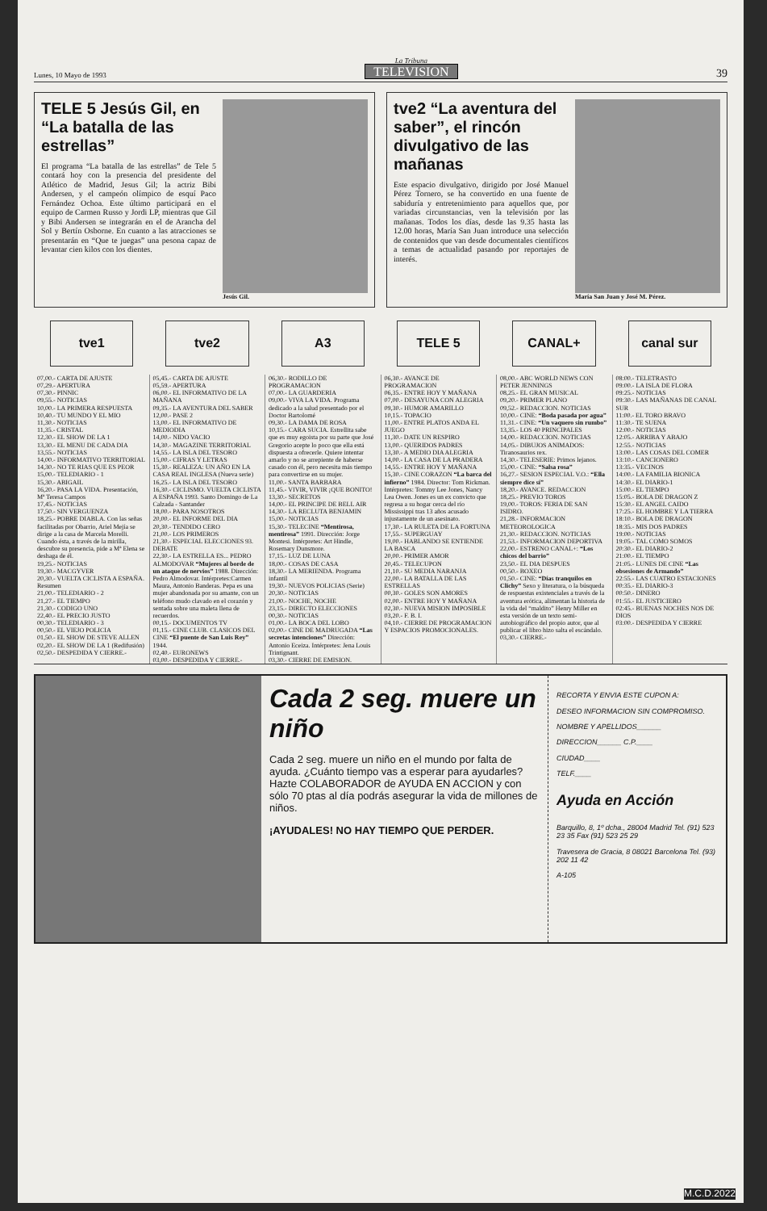Lunes, 10 Mayo de 1993 La Tribuna
TELEVISION 39
TELE 5 Jesús Gil, en “La batalla de las estrellas”
El programa “La batalla de las estrellas” de Tele 5 contará hoy con la presencia del presidente del Atlético de Madrid, Jesus Gil; la actriz Bibi Andersen, y el campeón olímpico de esquí Paco Fernández Ochoa. Este último participará en el equipo de Carmen Russo y Jordi LP, mientras que Gil y Bibi Andersen se integrarán en el de Arancha del Sol y Bertín Osborne. En cuanto a las atracciones se presentarán en “Que te juegas” una pesona capaz de levantar cien kilos con los dientes.
Jesús Gil.
tve2 “La aventura del saber”, el rincón divulgativo de las mañanas
Este espacio divulgativo, dirigido por José Manuel Pérez Tornero, se ha convertido en una fuente de sabiduría y entretenimiento para aquellos que, por variadas circunstancias, ven la televisión por las mañanas. Todos los días, desde las 9.35 hasta las 12.00 horas, María San Juan introduce una selección de contenidos que van desde documentales científicos a temas de actualidad pasando por reportajes de interés.
María San Juan y José M. Pérez.
tve1 tve2 A3 TELE 5 CANAL+ canal sur
07,00.- CARTA DE AJUSTE
07,29.- APERTURA
07,30.- PINNIC
09,55.- NOTICIAS
10,00.- LA PRIMERA RESPUESTA
10,40.- TU MUNDO Y EL MIO
11,30.- NOTICIAS
11,35.- CRISTAL
12,30.- EL SHOW DE LA 1
13,30.- EL MENU DE CADA DIA
13,55.- NOTICIAS
14,00.- INFORMATIVO TERRITORIAL
14,30.- NO TE RIAS QUE ES PEOR
15,00.- TELEDIARIO - 1
15,30.- ABIGAIL
16,20.- PASA LA VIDA. Presentación, Mª Teresa Campos
17,45.- NOTICIAS
17,50.- SIN VERGUENZA
18,25.- POBRE DIABLA. Con las señas facilitadas por Obarrio, Ariel Mejía se dirige a la casa de Marcela Morelli. Cuando ésta, a través de la mirilla, descubre su presencia, pide a Mª Elena se deshaga de él.
19,25.- NOTICIAS
19,30.- MACGYVER
20,30.- VUELTA CICLISTA A ESPAÑA. Resumen
21,00.- TELEDIARIO - 2
21,27.- EL TIEMPO
21,30.- CODIGO UNO
22,40.- EL PRECIO JUSTO
00,30.- TELEDIARIO - 3
00,50.- EL VIEJO POLICIA
01,50.- EL SHOW DE STEVE ALLEN
02,20.- EL SHOW DE LA 1 (Redifusión)
02,50.- DESPEDIDA Y CIERRE.-
05,45.- CARTA DE AJUSTE
05,59.- APERTURA
06,00.- EL INFORMATIVO DE LA MAÑANA
09,35.- LA AVENTURA DEL SABER
12,00.- PASE 2
13,00.- EL INFORMATIVO DE MEDIODIA
14,00.- NIDO VACIO
14,30.- MAGAZINE TERRITORIAL
14,55.- LA ISLA DEL TESORO
15,00.- CIFRAS Y LETRAS
15,30.- REALEZA: UN AÑO EN LA CASA REAL INGLESA (Nueva serie)
16,25.- LA ISLA DEL TESORO
16,30.- CICLISMO. VUELTA CICLISTA A ESPAÑA 1993. Santo Domingo de La Calzada - Santander
18,00.- PARA NOSOTROS
20,00.- EL INFORME DEL DIA
20,30.- TENDIDO CERO
21,00.- LOS PRIMEROS
21,30.- ESPECIAL ELECCIONES 93. DEBATE
22,30.- LA ESTRELLA ES... PEDRO ALMODOVAR “Mujeres al borde de un ataque de nervios” 1988. Dirección: Pedro Almodovar. Intérpretes:Carmen Maura, Antonio Banderas. Pepa es una mujer abandonada por su amante, con un teléfono mudo clavado en el corazón y sentada sobre una maleta llena de recuerdos.
00,15.- DOCUMENTOS TV
01,15.- CINE CLUB. CLASICOS DEL CINE “El puente de San Luis Rey” 1944.
02,40.- EURONEWS
03,00.- DESPEDIDA Y CIERRE.-
06,30.- RODILLO DE PROGRAMACION
07,00.- LA GUARDERIA
09,00.- VIVA LA VIDA. Programa dedicado a la salud presentado por el Doctor Bartolomé
09,30.- LA DAMA DE ROSA
10,15.- CARA SUCIA. Estrellita sabe que es muy egoista por su parte que José Gregorio acepte lo poco que ella está dispuesta a ofrecerle. Quiere intentar amarlo y no se arrepiente de haberse casado con él, pero necesita más tiempo para convertirse en su mujer.
11,00.- SANTA BARBARA
11,45.- VIVIR, VIVIR ¡QUE BONITO!
13,30.- SECRETOS
14,00.- EL PRINCIPE DE BELL AIR
14,30.- LA RECLUTA BENJAMIN
15,00.- NOTICIAS
15,30.- TELECINE “Mentirosa, mentirosa” 1991. Dirección: Jorge Montesi. Intérpretes: Art Hindle, Rosemary Dunsmore.
17,15.- LUZ DE LUNA
18,00.- COSAS DE CASA
18,30.- LA MERIENDA. Programa infantil
19,30.- NUEVOS POLICIAS (Serie)
20,30.- NOTICIAS
21,00.- NOCHE, NOCHE
23,15.- DIRECTO ELECCIONES
00,30.- NOTICIAS
01,00.- LA BOCA DEL LOBO
02,00.- CINE DE MADRUGADA “Las secretas intenciones” Dirección: Antonio Eceiza. Intérpretes: Jena Louis Trintignant.
03,30.- CIERRE DE EMISION.
06,30.- AVANCE DE PROGRAMACION
06,35.- ENTRE HOY Y MAÑANA
07,00.- DESAYUNA CON ALEGRIA
09,30.- HUMOR AMARILLO
10,15.- TOPACIO
11,00.- ENTRE PLATOS ANDA EL JUEGO
11,30.- DATE UN RESPIRO
13,00.- QUERIDOS PADRES
13,30.- A MEDIO DIA ALEGRIA
14,00.- LA CASA DE LA PRADERA
14,55.- ENTRE HOY Y MAÑANA
15,30.- CINE CORAZON “La barca del infierno” 1984. Director: Tom Rickman. Intérpretes: Tommy Lee Jones, Nancy Lea Owen. Jones es un ex convicto que regresa a su hogar cerca del río Mississippi tras 13 años acusado injustamente de un asesinato.
17,30.- LA RULETA DE LA FORTUNA
17,55.- SUPERGUAY
19,00.- HABLANDO SE ENTIENDE LA BASCA
20,00.- PRIMER AMOR
20,45.- TELECUPON
21,10.- SU MEDIA NARANJA
22,00.- LA BATALLA DE LAS ESTRELLAS
00,30.- GOLES SON AMORES
02,00.- ENTRE HOY Y MAÑANA
02,30.- NUEVA MISION IMPOSIBLE
03,20.- F. B. I.
04,10.- CIERRE DE PROGRAMACION Y ESPACIOS PROMOCIONALES.
08,00.- ABC WORLD NEWS CON PETER JENNINGS
08,25.- EL GRAN MUSICAL
09,20.- PRIMER PLANO
09,52.- REDACCION. NOTICIAS
10,00.- CINE: “Boda pasada por agua”
11,31.- CINE: “Un vaquero sin rumbo”
13,35.- LOS 40 PRINCIPALES
14,00.- REDACCION. NOTICIAS
14,05.- DIBUJOS ANIMADOS: Tiranosaurios rex.
14,30.- TELESERIE: Primos lejanos.
15,00.- CINE: “Salsa rosa”
16,27.- SESION ESPECIAL V.O.: “Ella siempre dice sí”
18,20.- AVANCE. REDACCION
18,25.- PREVIO TOROS
19,00.- TOROS: FERIA DE SAN ISIDRO.
21,28.- INFORMACION METEOROLOGICA
21,30.- REDACCION. NOTICIAS
21,53.- INFORMACION DEPORTIVA
22,00.- ESTRENO CANAL+: “Los chicos del barrio”
23,50.- EL DIA DESPUES
00,50.- BOXEO
01,50.- CINE: “Días tranquilos en Clichy” Sexo y literatura, o la búsqueda de respuestas existenciales a través de la aventura erótica, alimentan la historia de la vida del “maldito” Henry Miller en esta versión de un texto semi-autobiográfico del propio autor, que al publicar el libro hizo salta el escándalo.
03,30.- CIERRE.-
08:00.- TELETRASTO
09:00.- LA ISLA DE FLORA
09:25.- NOTICIAS
09:30.- LAS MAÑANAS DE CANAL SUR
11:00.- EL TORO BRAVO
11:30.- TE SUENA
12:00.- NOTICIAS
12:05.- ARRIBA Y ABAJO
12:55.- NOTICIAS
13:00.- LAS COSAS DEL COMER
13:10.- CANCIONERO
13:35.- VECINOS
14:00.- LA FAMILIA BIONICA
14:30.- EL DIARIO-1
15:00.- EL TIEMPO
15:05.- BOLA DE DRAGON Z
15:30.- EL ANGEL CAIDO
17:25.- EL HOMBRE Y LA TIERRA
18:10.- BOLA DE DRAGON
18:35.- MIS DOS PADRES
19:00.- NOTICIAS
19:05.- TAL COMO SOMOS
20:30.- EL DIARIO-2
21:00.- EL TIEMPO
21:05.- LUNES DE CINE “Las obsesiones de Armando”
22:55.- LAS CUATRO ESTACIONES
00:35.- EL DIARIO-3
00:50.- DINERO
01:55.- EL JUSTICIERO
02:45.- BUENAS NOCHES NOS DE DIOS
03:00.- DESPEDIDA Y CIERRE
Cada 2 seg. muere un niño
Cada 2 seg. muere un niño en el mundo por falta de ayuda. ¿Cuánto tiempo vas a esperar para ayudarles? Hazte COLABORADOR de AYUDA EN ACCION y con sólo 70 ptas al día podrás asegurar la vida de millones de niños.
¡AYUDALES! NO HAY TIEMPO QUE PERDER.
RECORTA Y ENVIA ESTE CUPON A:
DESEO INFORMACION SIN COMPROMISO.
NOMBRE Y APELLIDOS______
DIRECCION______ C.P.____
CIUDAD____
TELF.____
Ayuda en Acción
Barquillo, 8, 1º dcha., 28004 Madrid Tel. (91) 523 23 35 Fax (91) 523 25 29
Travesera de Gracia, 8 08021 Barcelona Tel. (93) 202 11 42
A-105
M.C.D.2022